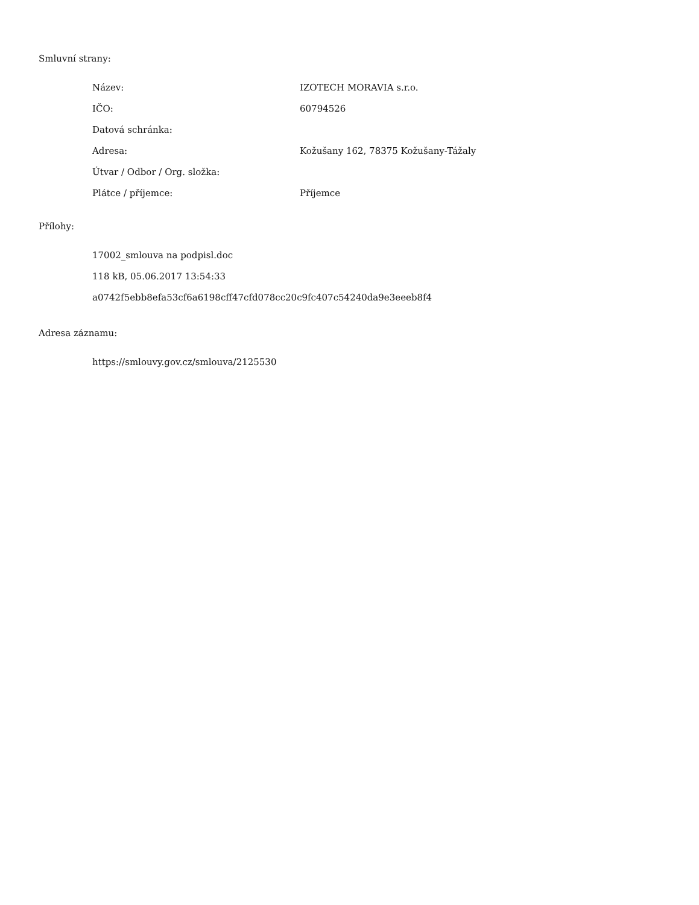Smluvní strany:
| Název: | IZOTECH MORAVIA s.r.o. |
| IČO: | 60794526 |
| Datová schránka: | |
| Adresa: | Kožušany 162, 78375 Kožušany-Tážaly |
| Útvar / Odbor / Org. složka: | |
| Plátce / příjemce: | Příjemce |
Přílohy:
17002_smlouva na podpisl.doc
118 kB, 05.06.2017 13:54:33
a0742f5ebb8efa53cf6a6198cff47cfd078cc20c9fc407c54240da9e3eeeb8f4
Adresa záznamu:
https://smlouvy.gov.cz/smlouva/2125530